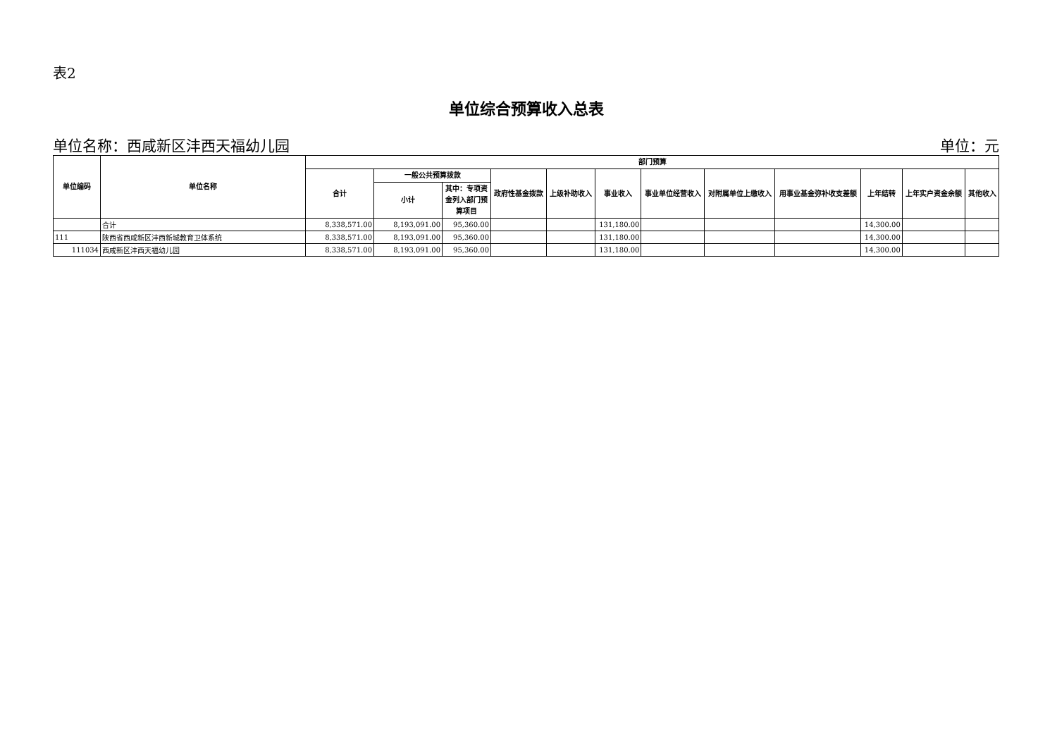表2
单位综合预算收入总表
单位名称：西咸新区沣西天福幼儿园 单位：元
| 单位编码 | 单位名称 | 部门预算 | | | | | | | | | | | |
| --- | --- | --- | --- | --- | --- | --- | --- | --- | --- | --- | --- | --- | --- |
| | | 合计 | 一般公共预算拨款 | | 政府性基金拨款 | 上级补助收入 | 事业收入 | 事业单位经营收入 | 对附属单位上缴收入 | 用事业基金弥补收支差额 | 上年结转 | 上年实户资金余额 | 其他收入 |
| | | | 小计 | 其中：专项资金列入部门预算项目 | | | | | | | | | |
| | 合计 | 8,338,571.00 | 8,193,091.00 | 95,360.00 | | | 131,180.00 | | | | 14,300.00 | | |
| 111 | 陕西省西咸新区沣西新城教育卫体系统 | 8,338,571.00 | 8,193,091.00 | 95,360.00 | | | 131,180.00 | | | | 14,300.00 | | |
| 111034 | 西咸新区沣西天福幼儿园 | 8,338,571.00 | 8,193,091.00 | 95,360.00 | | | 131,180.00 | | | | 14,300.00 | | |